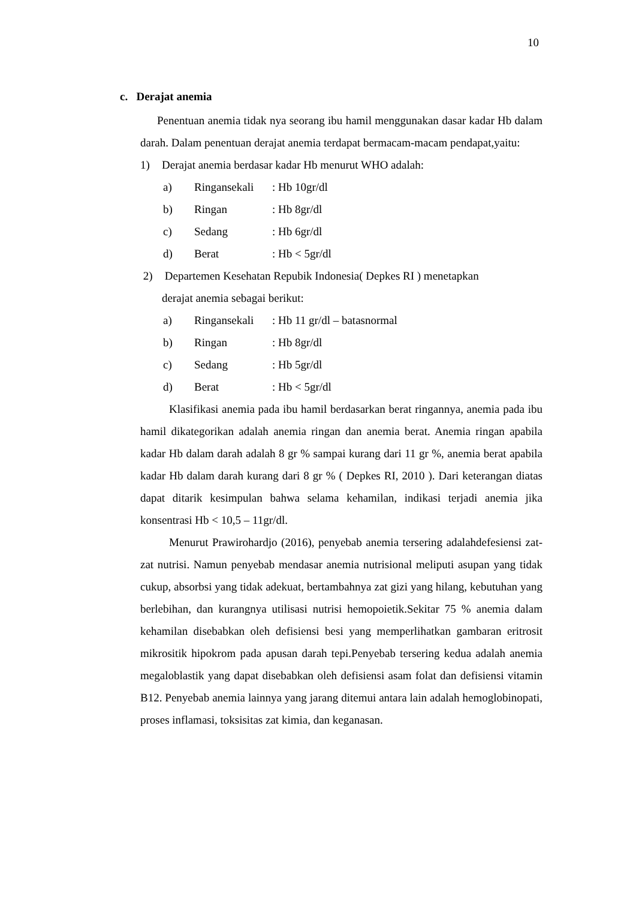10
c. Derajat anemia
Penentuan anemia tidak nya seorang ibu hamil menggunakan dasar kadar Hb dalam darah. Dalam penentuan derajat anemia terdapat bermacam-macam pendapat,yaitu:
1) Derajat anemia berdasar kadar Hb menurut WHO adalah:
a) Ringansekali: Hb 10gr/dl
b) Ringan: Hb 8gr/dl
c) Sedang: Hb 6gr/dl
d) Berat: Hb < 5gr/dl
2) Departemen Kesehatan Repubik Indonesia( Depkes RI ) menetapkan
derajat anemia sebagai berikut:
a) Ringansekali: Hb 11 gr/dl – batasnormal
b) Ringan: Hb 8gr/dl
c) Sedang: Hb 5gr/dl
d) Berat: Hb < 5gr/dl
Klasifikasi anemia pada ibu hamil berdasarkan berat ringannya, anemia pada ibu hamil dikategorikan adalah anemia ringan dan anemia berat. Anemia ringan apabila kadar Hb dalam darah adalah 8 gr % sampai kurang dari 11 gr %, anemia berat apabila kadar Hb dalam darah kurang dari 8 gr % ( Depkes RI, 2010 ). Dari keterangan diatas dapat ditarik kesimpulan bahwa selama kehamilan, indikasi terjadi anemia jika konsentrasi Hb < 10,5 – 11gr/dl.
Menurut Prawirohardjo (2016), penyebab anemia tersering adalahdefesiensi zat-zat nutrisi. Namun penyebab mendasar anemia nutrisional meliputi asupan yang tidak cukup, absorbsi yang tidak adekuat, bertambahnya zat gizi yang hilang, kebutuhan yang berlebihan, dan kurangnya utilisasi nutrisi hemopoietik.Sekitar 75 % anemia dalam kehamilan disebabkan oleh defisiensi besi yang memperlihatkan gambaran eritrosit mikrositik hipokrom pada apusan darah tepi.Penyebab tersering kedua adalah anemia megaloblastik yang dapat disebabkan oleh defisiensi asam folat dan defisiensi vitamin B12. Penyebab anemia lainnya yang jarang ditemui antara lain adalah hemoglobinopati, proses inflamasi, toksisitas zat kimia, dan keganasan.